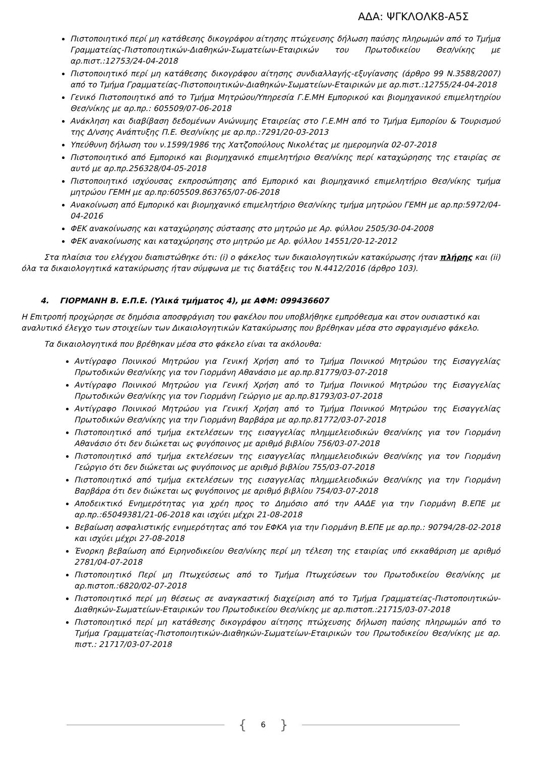ΑΔΑ: ΨΓΚΛΟΛΚ8-Α5Σ
Πιστοποιητικό περί μη κατάθεσης δικογράφου αίτησης πτώχευσης δήλωση παύσης πληρωμών από το Τμήμα Γραμματείας-Πιστοποιητικών-Διαθηκών-Σωματείων-Εταιρικών του Πρωτοδικείου Θεσ/νίκης με αρ.πιστ.:12753/24-04-2018
Πιστοποιητικό περί μη κατάθεσης δικογράφου αίτησης συνδιαλλαγής-εξυγίανσης (άρθρο 99 Ν.3588/2007) από το Τμήμα Γραμματείας-Πιστοποιητικών-Διαθηκών-Σωματείων-Εταιρικών με αρ.πιστ.:12755/24-04-2018
Γενικό Πιστοποιητικό από το Τμήμα Μητρώου/Υπηρεσία Γ.Ε.ΜΗ Εμπορικού και βιομηχανικού επιμελητηρίου Θεσ/νίκης με αρ.πρ.: 605509/07-06-2018
Ανάκληση και διαβίβαση δεδομένων Ανώνυμης Εταιρείας στο Γ.Ε.ΜΗ από το Τμήμα Εμπορίου & Τουρισμού της Δ/νσης Ανάπτυξης Π.Ε. Θεσ/νίκης με αρ.πρ.:7291/20-03-2013
Υπεύθυνη δήλωση του ν.1599/1986 της Χατζοπούλους Νικολέτας με ημερομηνία 02-07-2018
Πιστοποιητικό από Εμπορικό και βιομηχανικό επιμελητήριο Θεσ/νίκης περί καταχώρησης της εταιρίας σε αυτό με αρ.πρ.256328/04-05-2018
Πιστοποιητικό ισχύουσας εκπροσώπησης από Εμπορικό και βιομηχανικό επιμελητήριο Θεσ/νίκης τμήμα μητρώου ΓΕΜΗ με αρ.πρ:605509.863765/07-06-2018
Ανακοίνωση από Εμπορικό και βιομηχανικό επιμελητήριο Θεσ/νίκης τμήμα μητρώου ΓΕΜΗ με αρ.πρ:5972/04-04-2016
ΦΕΚ ανακοίνωσης και καταχώρησης σύστασης στο μητρώο με Αρ. φύλλου 2505/30-04-2008
ΦΕΚ ανακοίνωσης και καταχώρησης στο μητρώο με Αρ. φύλλου 14551/20-12-2012
Στα πλαίσια του ελέγχου διαπιστώθηκε ότι: (i) ο φάκελος των δικαιολογητικών κατακύρωσης ήταν πλήρης και (ii) όλα τα δικαιολογητικά κατακύρωσης ήταν σύμφωνα με τις διατάξεις του Ν.4412/2016 (άρθρο 103).
4. ΓΙΟΡΜΑΝΗ Β. Ε.Π.Ε. (Υλικά τμήματος 4), με ΑΦΜ: 099436607
Η Επιτροπή προχώρησε σε δημόσια αποσφράγιση του φακέλου που υποβλήθηκε εμπρόθεσμα και στον ουσιαστικό και αναλυτικό έλεγχο των στοιχείων των Δικαιολογητικών Κατακύρωσης που βρέθηκαν μέσα στο σφραγισμένο φάκελο.
Τα δικαιολογητικά που βρέθηκαν μέσα στο φάκελο είναι τα ακόλουθα:
Αντίγραφο Ποινικού Μητρώου για Γενική Χρήση από το Τμήμα Ποινικού Μητρώου της Εισαγγελίας Πρωτοδικών Θεσ/νίκης για τον Γιορμάνη Αθανάσιο με αρ.πρ.81779/03-07-2018
Αντίγραφο Ποινικού Μητρώου για Γενική Χρήση από το Τμήμα Ποινικού Μητρώου της Εισαγγελίας Πρωτοδικών Θεσ/νίκης για τον Γιορμάνη Γεώργιο με αρ.πρ.81793/03-07-2018
Αντίγραφο Ποινικού Μητρώου για Γενική Χρήση από το Τμήμα Ποινικού Μητρώου της Εισαγγελίας Πρωτοδικών Θεσ/νίκης για την Γιορμάνη Βαρβάρα με αρ.πρ.81772/03-07-2018
Πιστοποιητικό από τμήμα εκτελέσεων της εισαγγελίας πλημμελειοδικών Θεσ/νίκης για τον Γιορμάνη Αθανάσιο ότι δεν διώκεται ως φυγόποινος με αριθμό βιβλίου 756/03-07-2018
Πιστοποιητικό από τμήμα εκτελέσεων της εισαγγελίας πλημμελειοδικών Θεσ/νίκης για τον Γιορμάνη Γεώργιο ότι δεν διώκεται ως φυγόποινος με αριθμό βιβλίου 755/03-07-2018
Πιστοποιητικό από τμήμα εκτελέσεων της εισαγγελίας πλημμελειοδικών Θεσ/νίκης για την Γιορμάνη Βαρβάρα ότι δεν διώκεται ως φυγόποινος με αριθμό βιβλίου 754/03-07-2018
Αποδεικτικό Ενημερότητας για χρέη προς το Δημόσιο από την ΑΑΔΕ για την Γιορμάνη Β.ΕΠΕ με αρ.πρ.:65049381/21-06-2018 και ισχύει μέχρι 21-08-2018
Βεβαίωση ασφαλιστικής ενημερότητας από τον ΕΦΚΑ για την Γιορμάνη Β.ΕΠΕ με αρ.πρ.: 90794/28-02-2018 και ισχύει μέχρι 27-08-2018
Ένορκη βεβαίωση από Ειρηνοδικείου Θεσ/νίκης περί μη τέλεση της εταιρίας υπό εκκαθάριση με αριθμό 2781/04-07-2018
Πιστοποιητικό Περί μη Πτωχεύσεως από το Τμήμα Πτωχεύσεων του Πρωτοδικείου Θεσ/νίκης με αρ.πιστοπ.:6820/02-07-2018
Πιστοποιητικό περί μη θέσεως σε αναγκαστική διαχείριση από το Τμήμα Γραμματείας-Πιστοποιητικών-Διαθηκών-Σωματείων-Εταιρικών του Πρωτοδικείου Θεσ/νίκης με αρ.πιστοπ.:21715/03-07-2018
Πιστοποιητικό περί μη κατάθεσης δικογράφου αίτησης πτώχευσης δήλωση παύσης πληρωμών από το Τμήμα Γραμματείας-Πιστοποιητικών-Διαθηκών-Σωματείων-Εταιρικών του Πρωτοδικείου Θεσ/νίκης με αρ. πιστ.: 21717/03-07-2018
{ 6 }